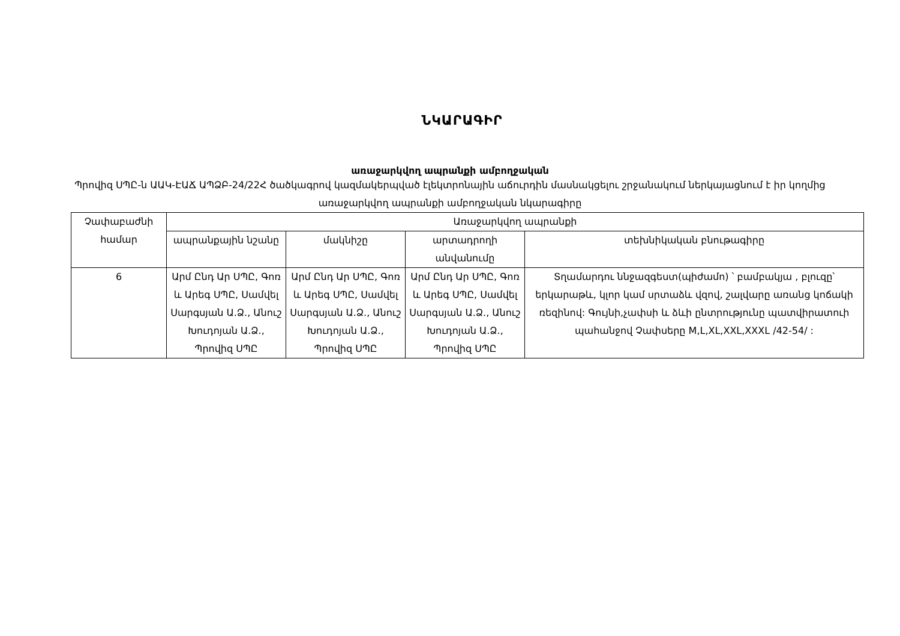ՆԿԱՐԱԳԻՐ
առաջարկվող ապրանքի ամբողջական
Պրովիզ ՍՊԸ-ն ԱԱԿ-ԷԱՃ ԱՊՁԲ-24/22Հ ծածկագրով կազմակերպված էլեկտրոնային աճուրդին մասնակցելու շրջանակում ներկայացնում է իր կողմից առաջարկվող ապրանքի ամբողջական նկարագիրը
| Չափաբաժնի համար | Առաջարկվող ապրանքի | | | |
| --- | --- | --- | --- | --- |
| | ապրանքային նշանը | մակնիշը | արտադրողի անվանումը | տեխնիկական բնութագիրը |
| 6 | Արմ Ընդ Ար ՍՊԸ, Գոռ և Արեգ ՍՊԸ, Սամվել Սարգսյան Ա.Ձ., Անուշ Խուդոյան Ա.Ձ., Պրովիզ ՍՊԸ | Արմ Ընդ Ար ՍՊԸ, Գոռ և Արեգ ՍՊԸ, Սամվել Սարգսյան Ա.Ձ., Անուշ Խուդոյան Ա.Ձ., Պրովիզ ՍՊԸ | Արմ Ընդ Ար ՍՊԸ, Գոռ և Արեգ ՍՊԸ, Սամվել Սարգսյան Ա.Ձ., Անուշ Խուդոյան Ա.Ձ., Պրովիզ ՍՊԸ | Տղամարդու ննջազգեստ(պիժամո) ՝ բամբակյա , բլուզը՝ երկարաթև, կլոր կամ սրտաձև վզով, շալվարը առանց կոճակի ռեզինով: Գույնի,չափսի և ձևի ընտրությունը պատվիրատուի պահանջով Չափսերը M,L,XL,XXL,XXXL /42-54/ : |